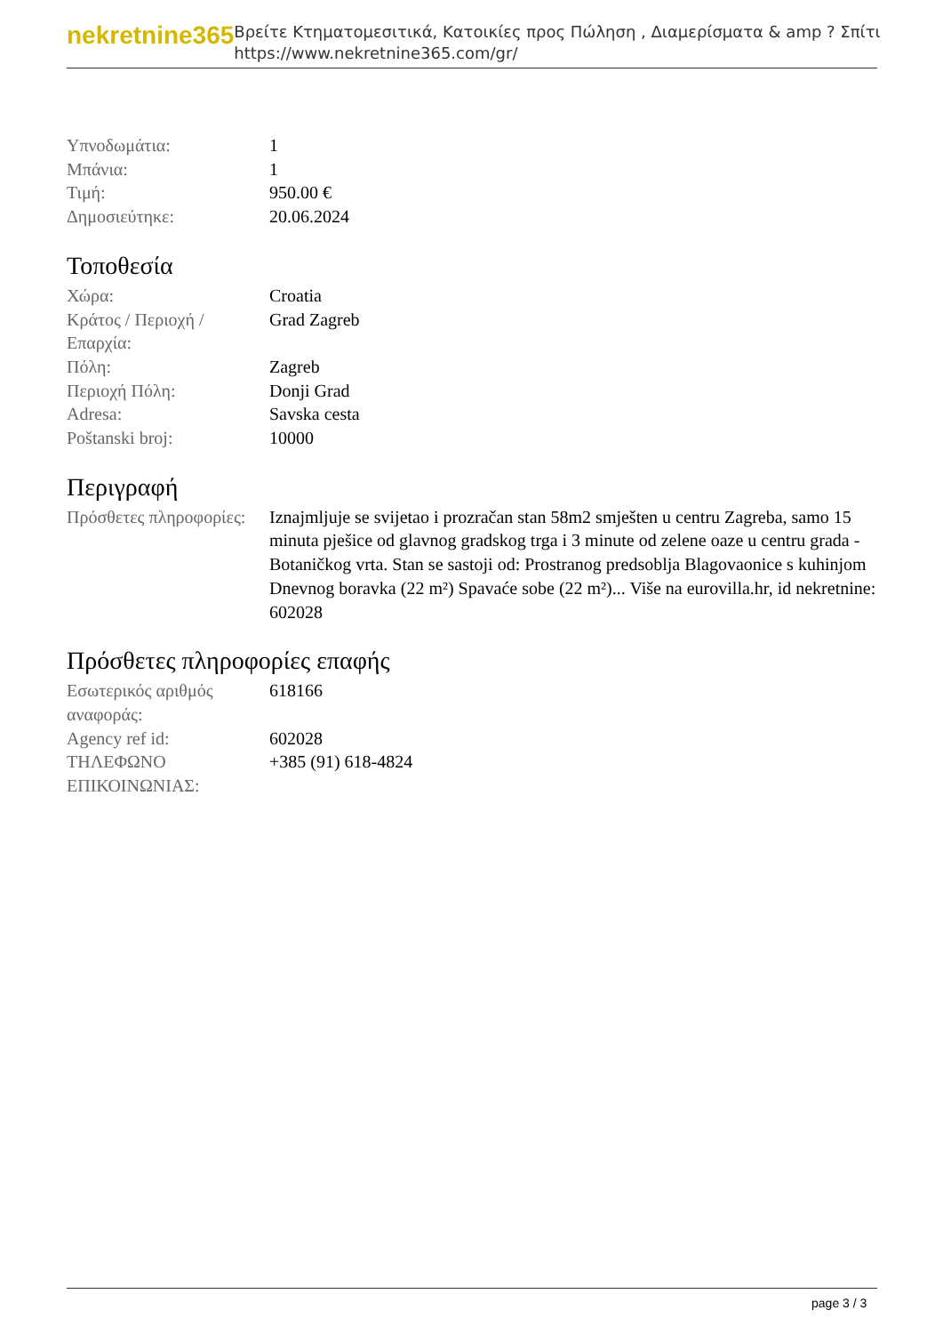nekretnine365
Βρείτε Κτηματομεσιτικά, Κατοικίες προς Πώληση , Διαμερίσματα & amp ? Σπίτι
https://www.nekretnine365.com/gr/
| Υπνοδωμάτια: | 1 |
| Μπάνια: | 1 |
| Τιμή: | 950.00 € |
| Δημοσιεύτηκε: | 20.06.2024 |
Τοποθεσία
| Χώρα: | Croatia |
| Κράτος / Περιοχή / Επαρχία: | Grad Zagreb |
| Πόλη: | Zagreb |
| Περιοχή Πόλη: | Donji Grad |
| Adresa: | Savska cesta |
| Poštanski broj: | 10000 |
Περιγραφή
| Πρόσθετες πληροφορίες: | Iznajmljuje se svijetao i prozračan stan 58m2 smješten u centru Zagreba, samo 15 minuta pješice od glavnog gradskog trga i 3 minute od zelene oaze u centru grada - Botaničkog vrta. Stan se sastoji od: Prostranog predsoblja Blagovaonice s kuhinjom Dnevnog boravka (22 m²) Spavaće sobe (22 m²)... Više na eurovilla.hr, id nekretnine: 602028 |
Πρόσθετες πληροφορίες επαφής
| Εσωτερικός αριθμός αναφοράς: | 618166 |
| Agency ref id: | 602028 |
| ΤΗΛΕΦΩΝΟ ΕΠΙΚΟΙΝΩΝΙΑΣ: | +385 (91) 618-4824 |
page 3 / 3